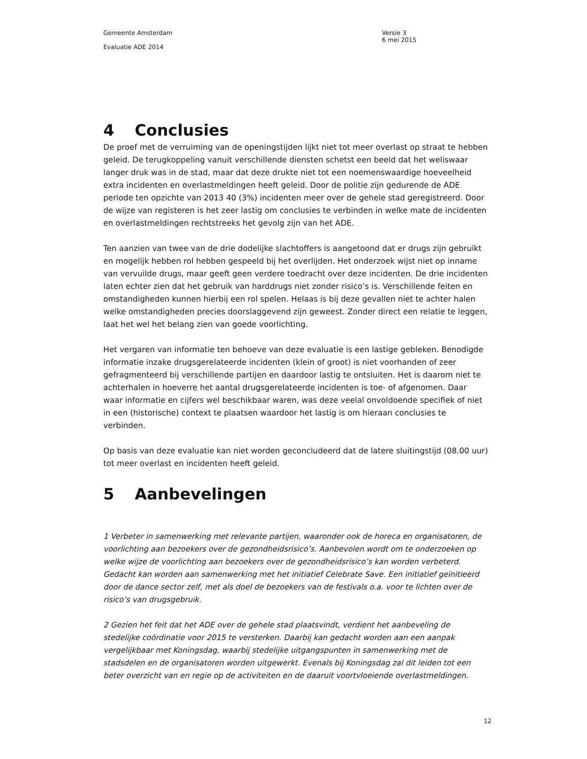Gemeente Amsterdam
Evaluatie ADE 2014
Versie 3
6 mei 2015
4 Conclusies
De proef met de verruiming van de openingstijden lijkt niet tot meer overlast op straat te hebben geleid. De terugkoppeling vanuit verschillende diensten schetst een beeld dat het weliswaar langer druk was in de stad, maar dat deze drukte niet tot een noemenswaardige hoeveelheid extra incidenten en overlastmeldingen heeft geleid. Door de politie zijn gedurende de ADE periode ten opzichte van 2013 40 (3%) incidenten meer over de gehele stad geregistreerd. Door de wijze van registeren is het zeer lastig om conclusies te verbinden in welke mate de incidenten en overlastmeldingen rechtstreeks het gevolg zijn van het ADE.
Ten aanzien van twee van de drie dodelijke slachtoffers is aangetoond dat er drugs zijn gebruikt en mogelijk hebben rol hebben gespeeld bij het overlijden. Het onderzoek wijst niet op inname van vervuilde drugs, maar geeft geen verdere toedracht over deze incidenten. De drie incidenten laten echter zien dat het gebruik van harddrugs niet zonder risico’s is. Verschillende feiten en omstandigheden kunnen hierbij een rol spelen. Helaas is bij deze gevallen niet te achter halen welke omstandigheden precies doorslaggevend zijn geweest. Zonder direct een relatie te leggen, laat het wel het belang zien van goede voorlichting.
Het vergaren van informatie ten behoeve van deze evaluatie is een lastige gebleken. Benodigde informatie inzake drugsgerelateerde incidenten (klein of groot) is niet voorhanden of zeer gefragmenteerd bij verschillende partijen en daardoor lastig te ontsluiten. Het is daarom niet te achterhalen in hoeverre het aantal drugsgerelateerde incidenten is toe- of afgenomen. Daar waar informatie en cijfers wel beschikbaar waren, was deze veelal onvoldoende specifiek of niet in een (historische) context te plaatsen waardoor het lastig is om hieraan conclusies te verbinden.
Op basis van deze evaluatie kan niet worden geconcludeerd dat de latere sluitingstijd (08.00 uur) tot meer overlast en incidenten heeft geleid.
5 Aanbevelingen
1 Verbeter in samenwerking met relevante partijen, waaronder ook de horeca en organisatoren, de voorlichting aan bezoekers over de gezondheidsrisico’s. Aanbevolen wordt om te onderzoeken op welke wijze de voorlichting aan bezoekers over de gezondheidsrisico’s kan worden verbeterd. Gedacht kan worden aan samenwerking met het initiatief Celebrate Save. Een initiatief geïnitieerd door de dance sector zelf, met als doel de bezoekers van de festivals o.a. voor te lichten over de risico’s van drugsgebruik.
2 Gezien het feit dat het ADE over de gehele stad plaatsvindt, verdient het aanbeveling de stedelijke coördinatie voor 2015 te versterken. Daarbij kan gedacht worden aan een aanpak vergelijkbaar met Koningsdag, waarbij stedelijke uitgangspunten in samenwerking met de stadsdelen en de organisatoren worden uitgewerkt. Evenals bij Koningsdag zal dit leiden tot een beter overzicht van en regie op de activiteiten en de daaruit voortvloeiende overlastmeldingen.
12